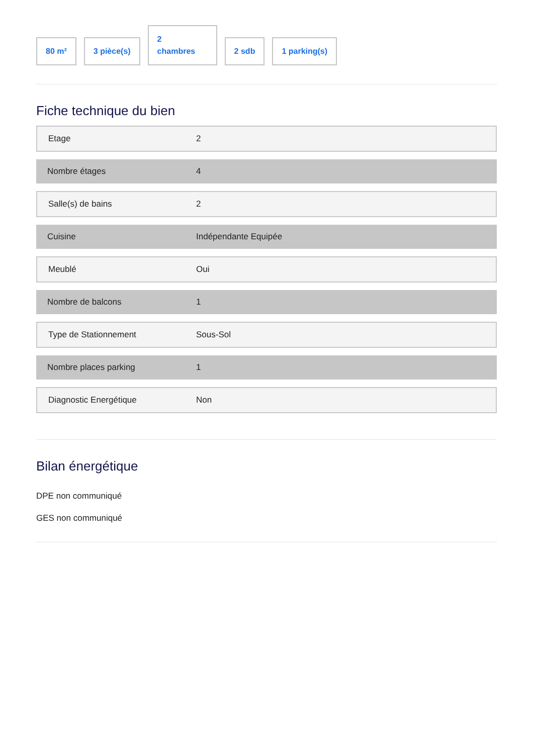80 m²
3 pièce(s)
2
chambres
2 sdb
1 parking(s)
Fiche technique du bien
| Etage | 2 |
| Nombre étages | 4 |
| Salle(s) de bains | 2 |
| Cuisine | Indépendante Equipée |
| Meublé | Oui |
| Nombre de balcons | 1 |
| Type de Stationnement | Sous-Sol |
| Nombre places parking | 1 |
| Diagnostic Energétique | Non |
Bilan énergétique
DPE non communiqué
GES non communiqué